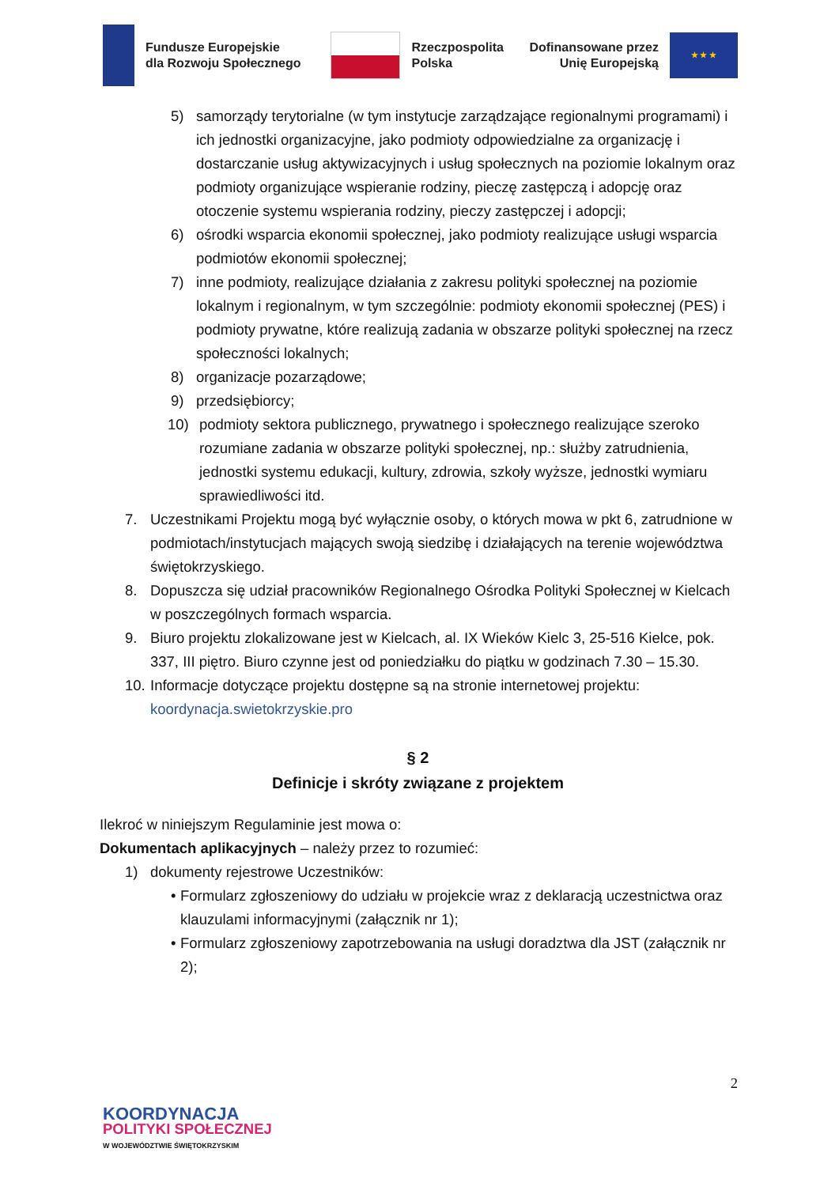Fundusze Europejskie
dla Rozwoju Społecznego
Rzeczpospolita
Polska
Dofinansowane przez
Unię Europejską
★ ★ ★
5) samorządy terytorialne (w tym instytucje zarządzające regionalnymi programami) i ich jednostki organizacyjne, jako podmioty odpowiedzialne za organizację i dostarczanie usług aktywizacyjnych i usług społecznych na poziomie lokalnym oraz podmioty organizujące wspieranie rodziny, pieczę zastępczą i adopcję oraz otoczenie systemu wspierania rodziny, pieczy zastępczej i adopcji;
6) ośrodki wsparcia ekonomii społecznej, jako podmioty realizujące usługi wsparcia podmiotów ekonomii społecznej;
7) inne podmioty, realizujące działania z zakresu polityki społecznej na poziomie lokalnym i regionalnym, w tym szczególnie: podmioty ekonomii społecznej (PES) i podmioty prywatne, które realizują zadania w obszarze polityki społecznej na rzecz społeczności lokalnych;
8) organizacje pozarządowe;
9) przedsiębiorcy;
10) podmioty sektora publicznego, prywatnego i społecznego realizujące szeroko rozumiane zadania w obszarze polityki społecznej, np.: służby zatrudnienia, jednostki systemu edukacji, kultury, zdrowia, szkoły wyższe, jednostki wymiaru sprawiedliwości itd.
7. Uczestnikami Projektu mogą być wyłącznie osoby, o których mowa w pkt 6, zatrudnione w podmiotach/instytucjach mających swoją siedzibę i działających na terenie województwa świętokrzyskiego.
8. Dopuszcza się udział pracowników Regionalnego Ośrodka Polityki Społecznej w Kielcach w poszczególnych formach wsparcia.
9. Biuro projektu zlokalizowane jest w Kielcach, al. IX Wieków Kielc 3, 25-516 Kielce, pok. 337, III piętro. Biuro czynne jest od poniedziałku do piątku w godzinach 7.30 – 15.30.
10. Informacje dotyczące projektu dostępne są na stronie internetowej projektu: koordynacja.swietokrzyskie.pro
§ 2
Definicje i skróty związane z projektem
Ilekroć w niniejszym Regulaminie jest mowa o:
Dokumentach aplikacyjnych – należy przez to rozumieć:
1) dokumenty rejestrowe Uczestników:
• Formularz zgłoszeniowy do udziału w projekcie wraz z deklaracją uczestnictwa oraz klauzulami informacyjnymi (załącznik nr 1);
• Formularz zgłoszeniowy zapotrzebowania na usługi doradztwa dla JST (załącznik nr 2);
2
KOORDYNACJA
POLITYKI SPOŁECZNEJ
W WOJEWÓDZTWIE ŚWIĘTOKRZYSKIM